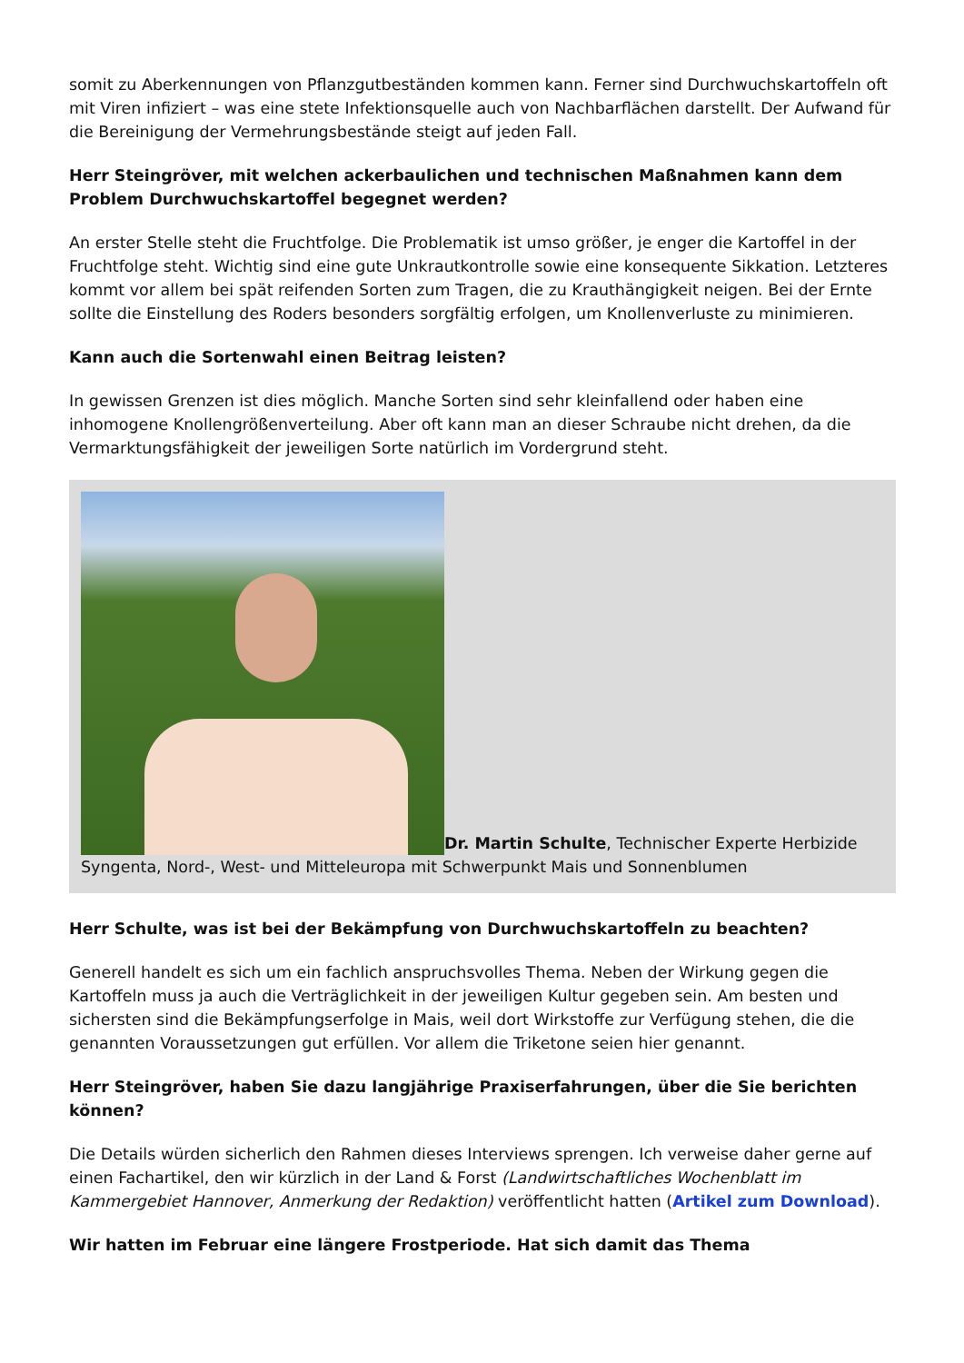somit zu Aberkennungen von Pflanzgutbeständen kommen kann. Ferner sind Durchwuchskartoffeln oft mit Viren infiziert – was eine stete Infektionsquelle auch von Nachbarflächen darstellt. Der Aufwand für die Bereinigung der Vermehrungsbestände steigt auf jeden Fall.
Herr Steingröver, mit welchen ackerbaulichen und technischen Maßnahmen kann dem Problem Durchwuchskartoffel begegnet werden?
An erster Stelle steht die Fruchtfolge. Die Problematik ist umso größer, je enger die Kartoffel in der Fruchtfolge steht. Wichtig sind eine gute Unkrautkontrolle sowie eine konsequente Sikkation. Letzteres kommt vor allem bei spät reifenden Sorten zum Tragen, die zu Krauthängigkeit neigen. Bei der Ernte sollte die Einstellung des Roders besonders sorgfältig erfolgen, um Knollenverluste zu minimieren.
Kann auch die Sortenwahl einen Beitrag leisten?
In gewissen Grenzen ist dies möglich. Manche Sorten sind sehr kleinfallend oder haben eine inhomogene Knollengrößenverteilung. Aber oft kann man an dieser Schraube nicht drehen, da die Vermarktungsfähigkeit der jeweiligen Sorte natürlich im Vordergrund steht.
Dr. Martin Schulte, Technischer Experte Herbizide Syngenta, Nord-, West- und Mitteleuropa mit Schwerpunkt Mais und Sonnenblumen
Herr Schulte, was ist bei der Bekämpfung von Durchwuchskartoffeln zu beachten?
Generell handelt es sich um ein fachlich anspruchsvolles Thema. Neben der Wirkung gegen die Kartoffeln muss ja auch die Verträglichkeit in der jeweiligen Kultur gegeben sein. Am besten und sichersten sind die Bekämpfungserfolge in Mais, weil dort Wirkstoffe zur Verfügung stehen, die die genannten Voraussetzungen gut erfüllen. Vor allem die Triketone seien hier genannt.
Herr Steingröver, haben Sie dazu langjährige Praxiserfahrungen, über die Sie berichten können?
Die Details würden sicherlich den Rahmen dieses Interviews sprengen. Ich verweise daher gerne auf einen Fachartikel, den wir kürzlich in der Land & Forst (Landwirtschaftliches Wochenblatt im Kammergebiet Hannover, Anmerkung der Redaktion) veröffentlicht hatten (Artikel zum Download).
Wir hatten im Februar eine längere Frostperiode. Hat sich damit das Thema